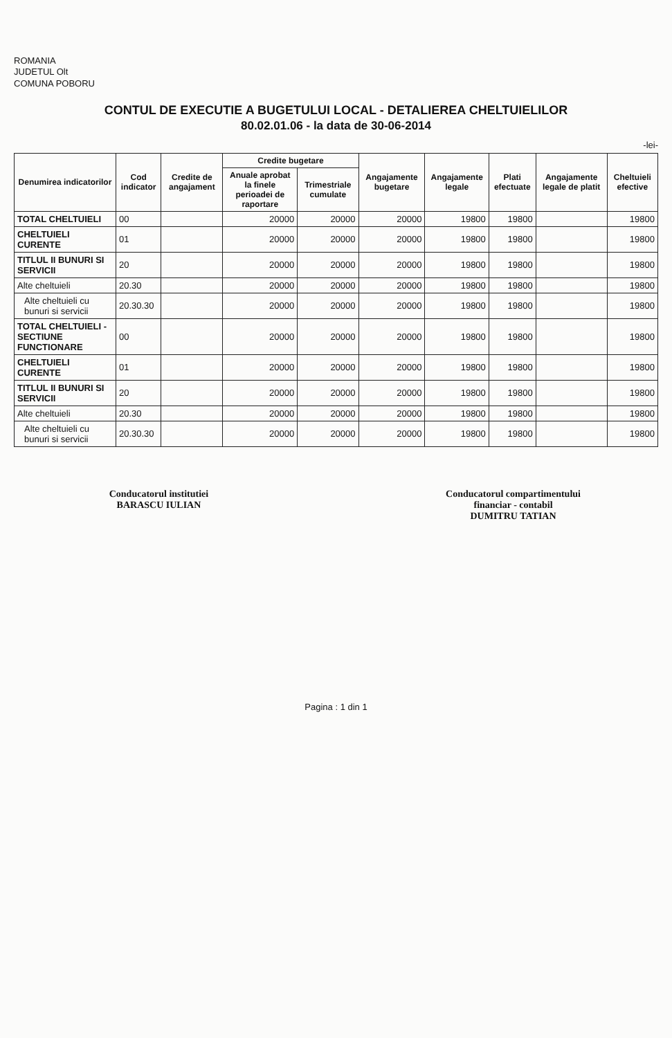ROMANIA
JUDETUL Olt
COMUNA POBORU
CONTUL DE EXECUTIE A BUGETULUI LOCAL - DETALIEREA CHELTUIELILOR
80.02.01.06 - la data de 30-06-2014
-lei-
| Denumirea indicatorilor | Cod indicator | Credite de angajament | Credite bugetare | | Angajamente bugetare | Angajamente legale | Plati efectuate | Angajamente legale de platit | Cheltuieli efective |
| --- | --- | --- | --- | --- | --- | --- | --- | --- | --- |
| | | | Anuale aprobat la finele perioadei de raportare | Trimestriale cumulate | | | | | |
| TOTAL CHELTUIELI | 00 | | 20000 | 20000 | 20000 | 19800 | 19800 | | 19800 |
| CHELTUIELI CURENTE | 01 | | 20000 | 20000 | 20000 | 19800 | 19800 | | 19800 |
| TITLUL II BUNURI SI SERVICII | 20 | | 20000 | 20000 | 20000 | 19800 | 19800 | | 19800 |
| Alte cheltuieli | 20.30 | | 20000 | 20000 | 20000 | 19800 | 19800 | | 19800 |
| Alte cheltuieli cu bunuri si servicii | 20.30.30 | | 20000 | 20000 | 20000 | 19800 | 19800 | | 19800 |
| TOTAL CHELTUIELI - SECTIUNE FUNCTIONARE | 00 | | 20000 | 20000 | 20000 | 19800 | 19800 | | 19800 |
| CHELTUIELI CURENTE | 01 | | 20000 | 20000 | 20000 | 19800 | 19800 | | 19800 |
| TITLUL II BUNURI SI SERVICII | 20 | | 20000 | 20000 | 20000 | 19800 | 19800 | | 19800 |
| Alte cheltuieli | 20.30 | | 20000 | 20000 | 20000 | 19800 | 19800 | | 19800 |
| Alte cheltuieli cu bunuri si servicii | 20.30.30 | | 20000 | 20000 | 20000 | 19800 | 19800 | | 19800 |
Conducatorul institutiei
BARASCU IULIAN
Conducatorul compartimentului
financiar - contabil
DUMITRU TATIAN
Pagina : 1 din 1